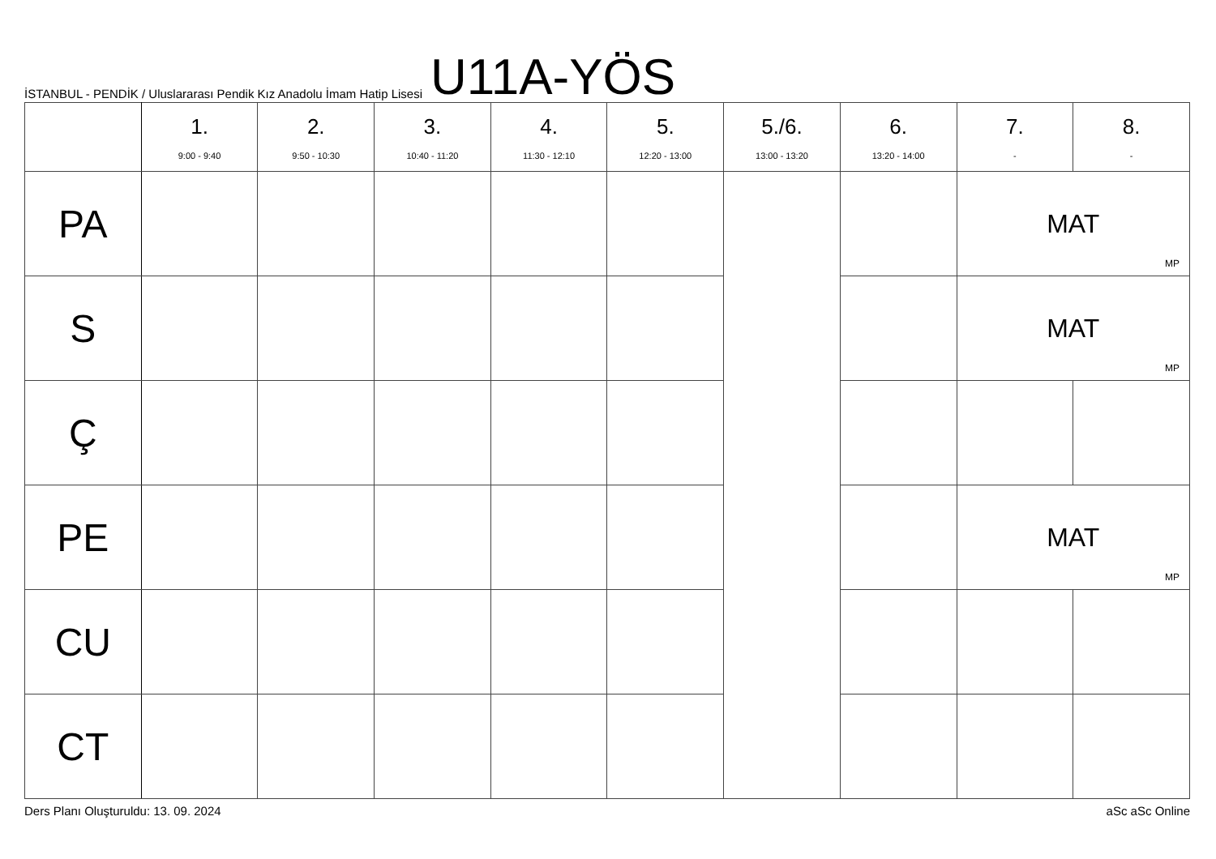İSTANBUL - PENDİK / Uluslararası Pendik Kız Anadolu İmam Hatip Lisesi
U11A-YÖS
| | 1. 9:00 - 9:40 | 2. 9:50 - 10:30 | 3. 10:40 - 11:20 | 4. 11:30 - 12:10 | 5. 12:20 - 13:00 | 5./6. 13:00 - 13:20 | 6. 13:20 - 14:00 | 7. - | 8. - |
| --- | --- | --- | --- | --- | --- | --- | --- | --- | --- |
| PA | | | | | | | | MAT MP | |
| S | | | | | | | | MAT MP | |
| Ç | | | | | | | | | |
| PE | | | | | | | | MAT MP | |
| CU | | | | | | | | | |
| CT | | | | | | | | | |
Ders Planı Oluşturuldu: 13. 09. 2024 aSc aSc Online